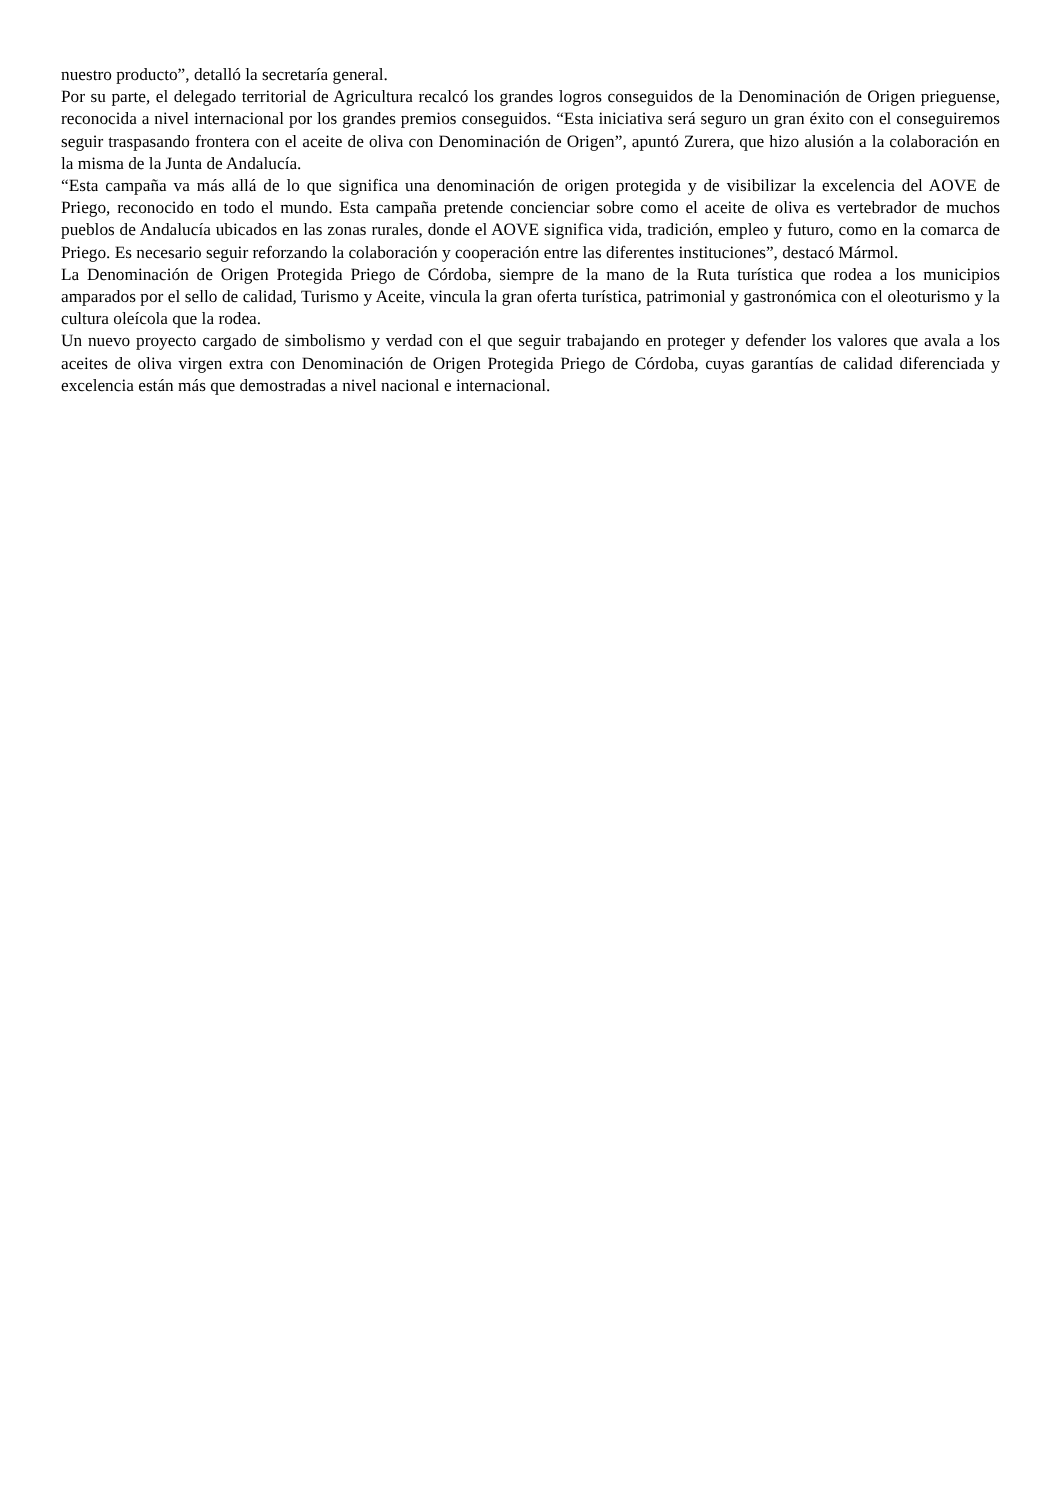nuestro producto”, detalló la secretaría general.
Por su parte, el delegado territorial de Agricultura recalcó los grandes logros conseguidos de la Denominación de Origen prieguense, reconocida a nivel internacional por los grandes premios conseguidos. “Esta iniciativa será seguro un gran éxito con el conseguiremos seguir traspasando frontera con el aceite de oliva con Denominación de Origen”, apuntó Zurera, que hizo alusión a la colaboración en la misma de la Junta de Andalucía.
“Esta campaña va más allá de lo que significa una denominación de origen protegida y de visibilizar la excelencia del AOVE de Priego, reconocido en todo el mundo. Esta campaña pretende concienciar sobre como el aceite de oliva es vertebrador de muchos pueblos de Andalucía ubicados en las zonas rurales, donde el AOVE significa vida, tradición, empleo y futuro, como en la comarca de Priego. Es necesario seguir reforzando la colaboración y cooperación entre las diferentes instituciones”, destacó Mármol.
La Denominación de Origen Protegida Priego de Córdoba, siempre de la mano de la Ruta turística que rodea a los municipios amparados por el sello de calidad, Turismo y Aceite, vincula la gran oferta turística, patrimonial y gastronómica con el oleoturismo y la cultura oleícola que la rodea.
Un nuevo proyecto cargado de simbolismo y verdad con el que seguir trabajando en proteger y defender los valores que avala a los aceites de oliva virgen extra con Denominación de Origen Protegida Priego de Córdoba, cuyas garantías de calidad diferenciada y excelencia están más que demostradas a nivel nacional e internacional.